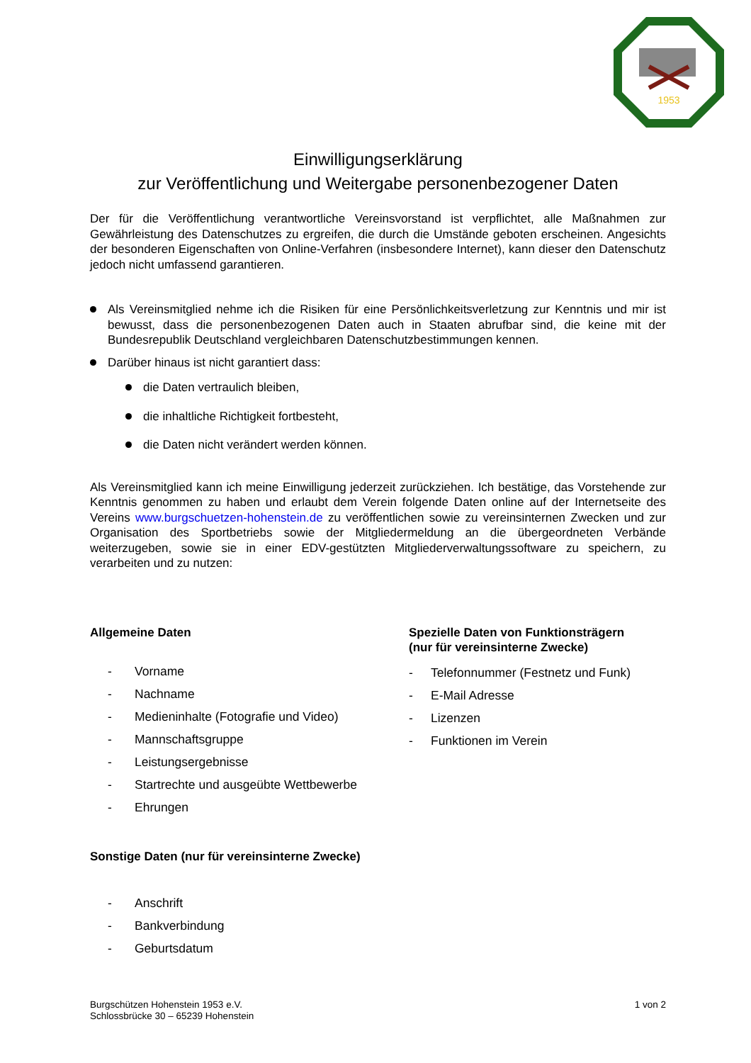1953
Einwilligungserklärung
zur Veröffentlichung und Weitergabe personenbezogener Daten
Der für die Veröffentlichung verantwortliche Vereinsvorstand ist verpflichtet, alle Maßnahmen zur Gewährleistung des Datenschutzes zu ergreifen, die durch die Umstände geboten erscheinen. Angesichts der besonderen Eigenschaften von Online-Verfahren (insbesondere Internet), kann dieser den Datenschutz jedoch nicht umfassend garantieren.
Als Vereinsmitglied nehme ich die Risiken für eine Persönlichkeitsverletzung zur Kenntnis und mir ist bewusst, dass die personenbezogenen Daten auch in Staaten abrufbar sind, die keine mit der Bundesrepublik Deutschland vergleichbaren Datenschutzbestimmungen kennen.
Darüber hinaus ist nicht garantiert dass:
die Daten vertraulich bleiben,
die inhaltliche Richtigkeit fortbesteht,
die Daten nicht verändert werden können.
Als Vereinsmitglied kann ich meine Einwilligung jederzeit zurückziehen. Ich bestätige, das Vorstehende zur Kenntnis genommen zu haben und erlaubt dem Verein folgende Daten online auf der Internetseite des Vereins www.burgschuetzen-hohenstein.de zu veröffentlichen sowie zu vereinsinternen Zwecken und zur Organisation des Sportbetriebs sowie der Mitgliedermeldung an die übergeordneten Verbände weiterzugeben, sowie sie in einer EDV-gestützten Mitgliederverwaltungssoftware zu speichern, zu verarbeiten und zu nutzen:
Allgemeine Daten
- Vorname
- Nachname
- Medieninhalte (Fotografie und Video)
- Mannschaftsgruppe
- Leistungsergebnisse
- Startrechte und ausgeübte Wettbewerbe
- Ehrungen
Sonstige Daten (nur für vereinsinterne Zwecke)
- Anschrift
- Bankverbindung
- Geburtsdatum
Spezielle Daten von Funktionsträgern
(nur für vereinsinterne Zwecke)
- Telefonnummer (Festnetz und Funk)
- E-Mail Adresse
- Lizenzen
- Funktionen im Verein
Burgschützen Hohenstein 1953 e.V.
Schlossbrücke 30 – 65239 Hohenstein
1 von 2